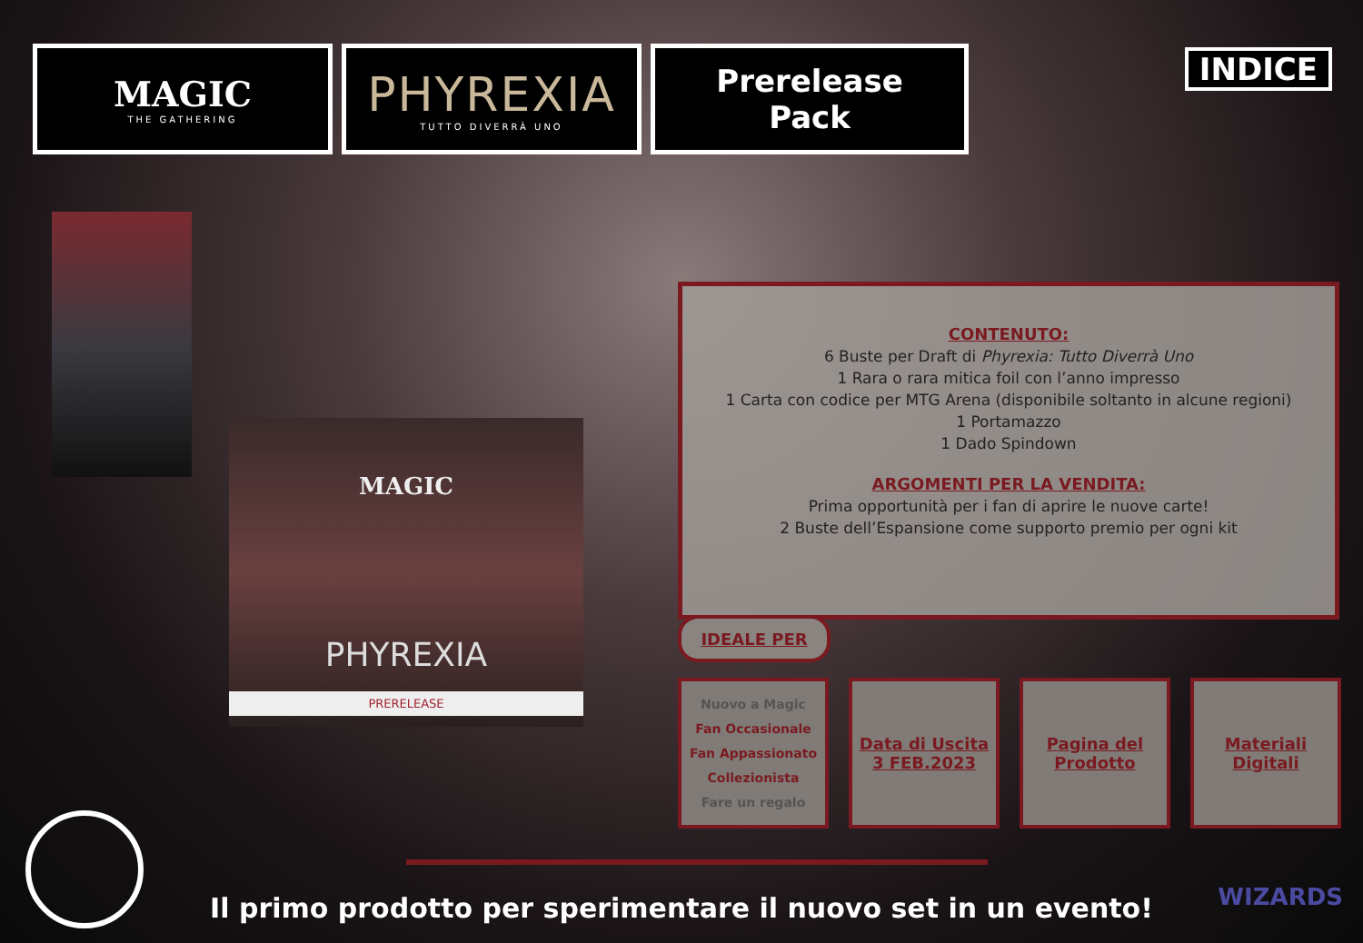MAGIC
THE GATHERING
PHYREXIA
TUTTO DIVERRÀ UNO
Prerelease
Pack
INDICE
MAGIC
PHYREXIA
PRERELEASE
CONTENUTO:
6 Buste per Draft di Phyrexia: Tutto Diverrà Uno
1 Rara o rara mitica foil con l’anno impresso
1 Carta con codice per MTG Arena (disponibile soltanto in alcune regioni)
1 Portamazzo
1 Dado Spindown
ARGOMENTI PER LA VENDITA:
Prima opportunità per i fan di aprire le nuove carte!
2 Buste dell’Espansione come supporto premio per ogni kit
IDEALE PER
Nuovo a Magic
Fan Occasionale
Fan Appassionato
Collezionista
Fare un regalo
Data di Uscita
3 FEB.2023
Pagina del
Prodotto
Materiali
Digitali
Il primo prodotto per sperimentare il nuovo set in un evento!
WIZARDS